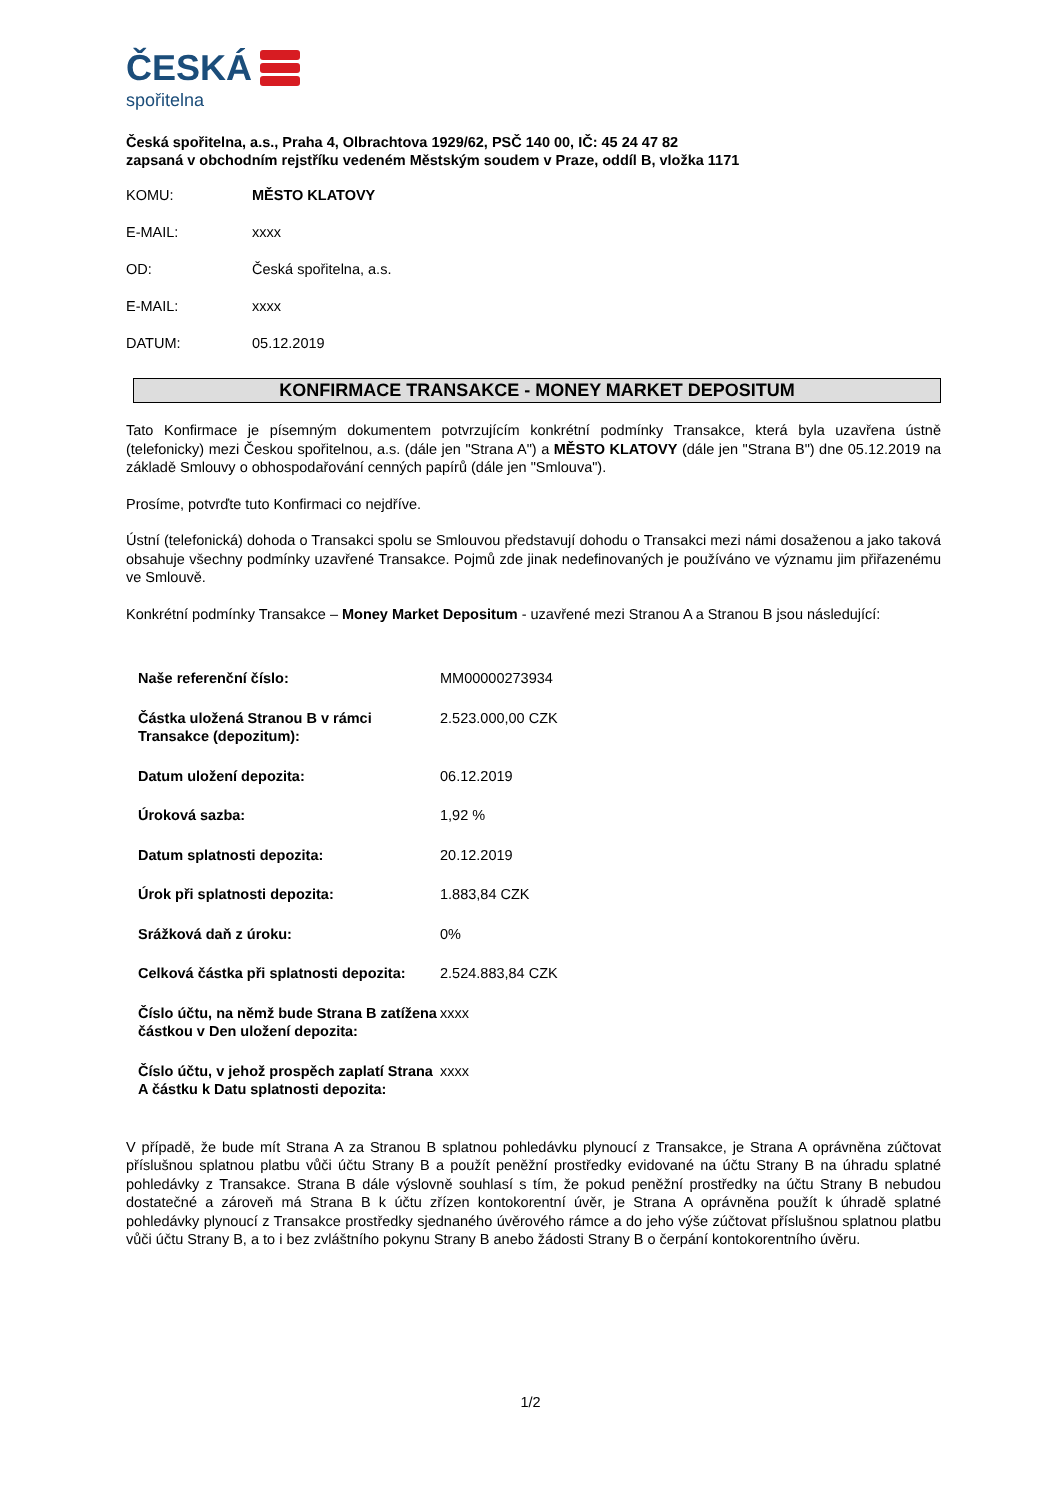ČESKÁ
spořitelna
Česká spořitelna, a.s., Praha 4, Olbrachtova 1929/62, PSČ 140 00, IČ: 45 24 47 82
zapsaná v obchodním rejstříku vedeném Městským soudem v Praze, oddíl B, vložka 1171
| KOMU: | MĚSTO KLATOVY |
| E-MAIL: | xxxx |
| OD: | Česká spořitelna, a.s. |
| E-MAIL: | xxxx |
| DATUM: | 05.12.2019 |
KONFIRMACE TRANSAKCE - MONEY MARKET DEPOSITUM
Tato Konfirmace je písemným dokumentem potvrzujícím konkrétní podmínky Transakce, která byla uzavřena ústně (telefonicky) mezi Českou spořitelnou, a.s. (dále jen "Strana A") a MĚSTO KLATOVY (dále jen "Strana B") dne 05.12.2019 na základě Smlouvy o obhospodařování cenných papírů (dále jen "Smlouva").
Prosíme, potvrďte tuto Konfirmaci co nejdříve.
Ústní (telefonická) dohoda o Transakci spolu se Smlouvou představují dohodu o Transakci mezi námi dosaženou a jako taková obsahuje všechny podmínky uzavřené Transakce. Pojmů zde jinak nedefinovaných je používáno ve významu jim přiřazenému ve Smlouvě.
Konkrétní podmínky Transakce – Money Market Depositum - uzavřené mezi Stranou A a Stranou B jsou následující:
| Naše referenční číslo: | MM00000273934 |
| Částka uložená Stranou B v rámci Transakce (depozitum): | 2.523.000,00 CZK |
| Datum uložení depozita: | 06.12.2019 |
| Úroková sazba: | 1,92 % |
| Datum splatnosti depozita: | 20.12.2019 |
| Úrok při splatnosti depozita: | 1.883,84 CZK |
| Srážková daň z úroku: | 0% |
| Celková částka při splatnosti depozita: | 2.524.883,84 CZK |
| Číslo účtu, na němž bude Strana B zatížena částkou v Den uložení depozita: | xxxx |
| Číslo účtu, v jehož prospěch zaplatí Strana A částku k Datu splatnosti depozita: | xxxx |
V případě, že bude mít Strana A za Stranou B splatnou pohledávku plynoucí z Transakce, je Strana A oprávněna zúčtovat příslušnou splatnou platbu vůči účtu Strany B a použít peněžní prostředky evidované na účtu Strany B na úhradu splatné pohledávky z Transakce. Strana B dále výslovně souhlasí s tím, že pokud peněžní prostředky na účtu Strany B nebudou dostatečné a zároveň má Strana B k účtu zřízen kontokorentní úvěr, je Strana A oprávněna použít k úhradě splatné pohledávky plynoucí z Transakce prostředky sjednaného úvěrového rámce a do jeho výše zúčtovat příslušnou splatnou platbu vůči účtu Strany B, a to i bez zvláštního pokynu Strany B anebo žádosti Strany B o čerpání kontokorentního úvěru.
1/2